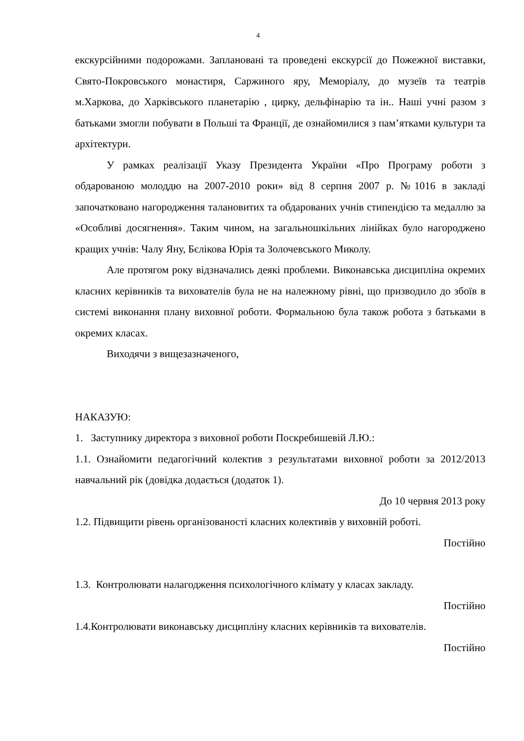4
екскурсійними подорожами. Заплановані та проведені екскурсії до Пожежної виставки, Свято-Покровського монастиря, Саржиного яру, Меморіалу, до музеїв та театрів м.Харкова, до Харківського планетарію , цирку, дельфінарію та ін.. Наші учні разом з батьками змогли побувати в Польші та Франції, де ознайомилися з пам’ятками культури та архітектури.
У рамках реалізації Указу Президента України «Про Програму роботи з обдарованою молоддю на 2007-2010 роки» від 8 серпня 2007 р. №1016 в закладі започатковано нагородження талановитих та обдарованих учнів стипендією та медаллю за «Особливі досягнення». Таким чином, на загальношкільних лінійках було нагороджено кращих учнів: Чалу Яну, Бєлікова Юрія та Золочевського Миколу.
Але протягом року відзначались деякі проблеми. Виконавська дисципліна окремих класних керівників та вихователів була не на належному рівні, що призводило до збоїв в системі виконання плану виховної роботи. Формальною була також робота з батьками в окремих класах.
Виходячи з вищезазначеного,
НАКАЗУЮ:
1. Заступнику директора з виховної роботи Поскребишевій Л.Ю.:
1.1. Ознайомити педагогічний колектив з результатами виховної роботи за 2012/2013 навчальний рік (довідка додається (додаток 1).
До 10 червня 2013 року
1.2. Підвищити рівень організованості класних колективів у виховній роботі.
Постійно
1.3. Контролювати налагодження психологічного клімату у класах закладу.
Постійно
1.4.Контролювати виконавську дисципліну класних керівників та вихователів.
Постійно